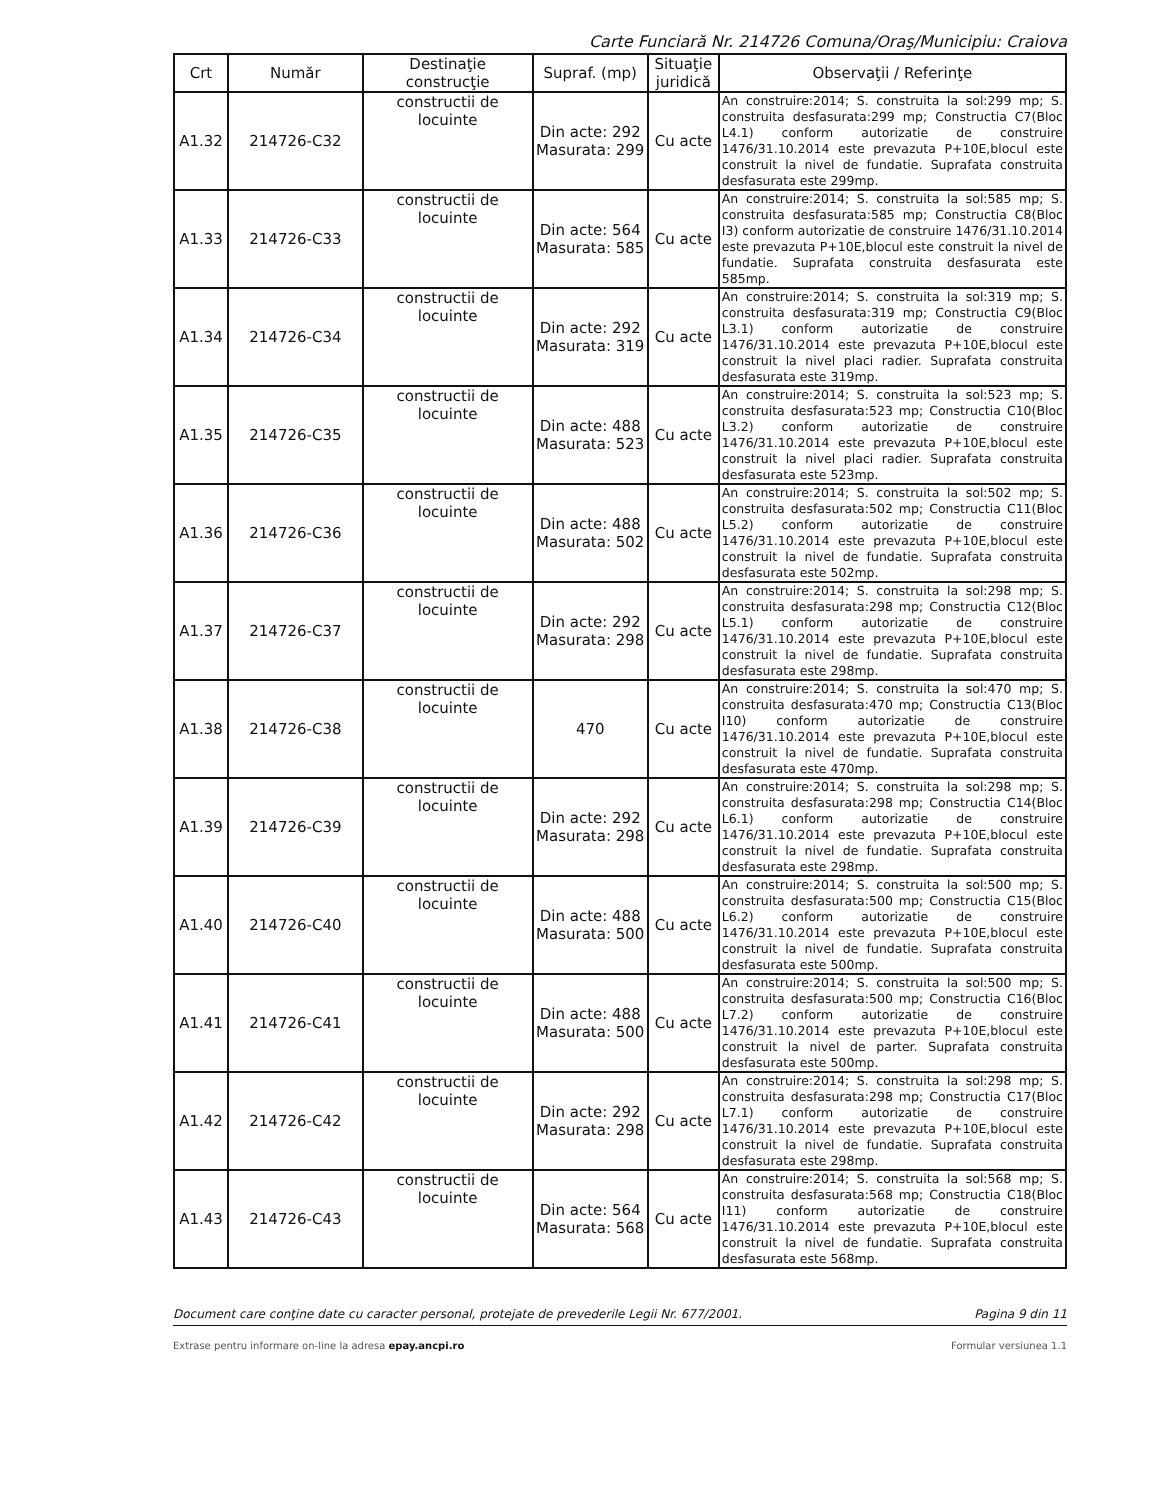Carte Funciară Nr. 214726 Comuna/Oraş/Municipiu: Craiova
| Crt | Număr | Destinaţie construcţie | Supraf. (mp) | Situaţie juridică | Observaţii / Referinţe |
| --- | --- | --- | --- | --- | --- |
| A1.32 | 214726-C32 | constructii de locuinte | Din acte: 292 Masurata: 299 | Cu acte | An construire:2014; S. construita la sol:299 mp; S. construita desfasurata:299 mp; Constructia C7(Bloc L4.1) conform autorizatie de construire 1476/31.10.2014 este prevazuta P+10E,blocul este construit la nivel de fundatie. Suprafata construita desfasurata este 299mp. |
| A1.33 | 214726-C33 | constructii de locuinte | Din acte: 564 Masurata: 585 | Cu acte | An construire:2014; S. construita la sol:585 mp; S. construita desfasurata:585 mp; Constructia C8(Bloc I3) conform autorizatie de construire 1476/31.10.2014 este prevazuta P+10E,blocul este construit la nivel de fundatie. Suprafata construita desfasurata este 585mp. |
| A1.34 | 214726-C34 | constructii de locuinte | Din acte: 292 Masurata: 319 | Cu acte | An construire:2014; S. construita la sol:319 mp; S. construita desfasurata:319 mp; Constructia C9(Bloc L3.1) conform autorizatie de construire 1476/31.10.2014 este prevazuta P+10E,blocul este construit la nivel placi radier. Suprafata construita desfasurata este 319mp. |
| A1.35 | 214726-C35 | constructii de locuinte | Din acte: 488 Masurata: 523 | Cu acte | An construire:2014; S. construita la sol:523 mp; S. construita desfasurata:523 mp; Constructia C10(Bloc L3.2) conform autorizatie de construire 1476/31.10.2014 este prevazuta P+10E,blocul este construit la nivel placi radier. Suprafata construita desfasurata este 523mp. |
| A1.36 | 214726-C36 | constructii de locuinte | Din acte: 488 Masurata: 502 | Cu acte | An construire:2014; S. construita la sol:502 mp; S. construita desfasurata:502 mp; Constructia C11(Bloc L5.2) conform autorizatie de construire 1476/31.10.2014 este prevazuta P+10E,blocul este construit la nivel de fundatie. Suprafata construita desfasurata este 502mp. |
| A1.37 | 214726-C37 | constructii de locuinte | Din acte: 292 Masurata: 298 | Cu acte | An construire:2014; S. construita la sol:298 mp; S. construita desfasurata:298 mp; Constructia C12(Bloc L5.1) conform autorizatie de construire 1476/31.10.2014 este prevazuta P+10E,blocul este construit la nivel de fundatie. Suprafata construita desfasurata este 298mp. |
| A1.38 | 214726-C38 | constructii de locuinte | 470 | Cu acte | An construire:2014; S. construita la sol:470 mp; S. construita desfasurata:470 mp; Constructia C13(Bloc I10) conform autorizatie de construire 1476/31.10.2014 este prevazuta P+10E,blocul este construit la nivel de fundatie. Suprafata construita desfasurata este 470mp. |
| A1.39 | 214726-C39 | constructii de locuinte | Din acte: 292 Masurata: 298 | Cu acte | An construire:2014; S. construita la sol:298 mp; S. construita desfasurata:298 mp; Constructia C14(Bloc L6.1) conform autorizatie de construire 1476/31.10.2014 este prevazuta P+10E,blocul este construit la nivel de fundatie. Suprafata construita desfasurata este 298mp. |
| A1.40 | 214726-C40 | constructii de locuinte | Din acte: 488 Masurata: 500 | Cu acte | An construire:2014; S. construita la sol:500 mp; S. construita desfasurata:500 mp; Constructia C15(Bloc L6.2) conform autorizatie de construire 1476/31.10.2014 este prevazuta P+10E,blocul este construit la nivel de fundatie. Suprafata construita desfasurata este 500mp. |
| A1.41 | 214726-C41 | constructii de locuinte | Din acte: 488 Masurata: 500 | Cu acte | An construire:2014; S. construita la sol:500 mp; S. construita desfasurata:500 mp; Constructia C16(Bloc L7.2) conform autorizatie de construire 1476/31.10.2014 este prevazuta P+10E,blocul este construit la nivel de parter. Suprafata construita desfasurata este 500mp. |
| A1.42 | 214726-C42 | constructii de locuinte | Din acte: 292 Masurata: 298 | Cu acte | An construire:2014; S. construita la sol:298 mp; S. construita desfasurata:298 mp; Constructia C17(Bloc L7.1) conform autorizatie de construire 1476/31.10.2014 este prevazuta P+10E,blocul este construit la nivel de fundatie. Suprafata construita desfasurata este 298mp. |
| A1.43 | 214726-C43 | constructii de locuinte | Din acte: 564 Masurata: 568 | Cu acte | An construire:2014; S. construita la sol:568 mp; S. construita desfasurata:568 mp; Constructia C18(Bloc I11) conform autorizatie de construire 1476/31.10.2014 este prevazuta P+10E,blocul este construit la nivel de fundatie. Suprafata construita desfasurata este 568mp. |
Document care conţine date cu caracter personal, protejate de prevederile Legii Nr. 677/2001. Pagina 9 din 11
Extrase pentru informare on-line la adresa epay.ancpi.ro Formular versiunea 1.1